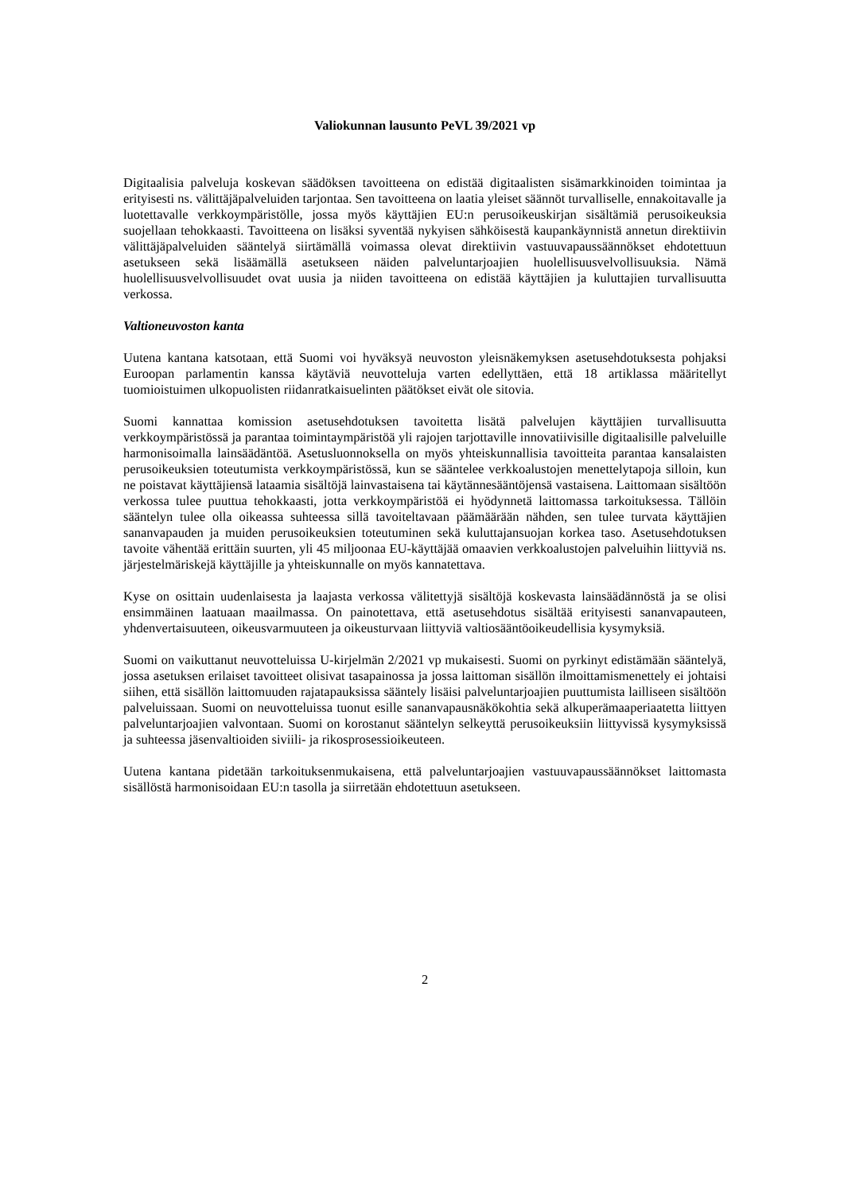Valiokunnan lausunto PeVL 39/2021 vp
Digitaalisia palveluja koskevan säädöksen tavoitteena on edistää digitaalisten sisämarkkinoiden toimintaa ja erityisesti ns. välittäjäpalveluiden tarjontaa. Sen tavoitteena on laatia yleiset säännöt turvalliselle, ennakoitavalle ja luotettavalle verkkoympäristölle, jossa myös käyttäjien EU:n perusoikeuskirjan sisältämiä perusoikeuksia suojellaan tehokkaasti. Tavoitteena on lisäksi syventää nykyisen sähköisestä kaupankäynnistä annetun direktiivin välittäjäpalveluiden sääntelyä siirtämällä voimassa olevat direktiivin vastuuvapaussäännökset ehdotettuun asetukseen sekä lisäämällä asetukseen näiden palveluntarjoajien huolellisuusvelvollisuuksia. Nämä huolellisuusvelvollisuudet ovat uusia ja niiden tavoitteena on edistää käyttäjien ja kuluttajien turvallisuutta verkossa.
Valtioneuvoston kanta
Uutena kantana katsotaan, että Suomi voi hyväksyä neuvoston yleisnäkemyksen asetusehdotuksesta pohjaksi Euroopan parlamentin kanssa käytäviä neuvotteluja varten edellyttäen, että 18 artiklassa määritellyt tuomioistuimen ulkopuolisten riidanratkaisuelinten päätökset eivät ole sitovia.
Suomi kannattaa komission asetusehdotuksen tavoitetta lisätä palvelujen käyttäjien turvallisuutta verkkoympäristössä ja parantaa toimintaympäristöä yli rajojen tarjottaville innovatiivisille digitaalisille palveluille harmonisoimalla lainsäädäntöä. Asetusluonnoksella on myös yhteiskunnallisia tavoitteita parantaa kansalaisten perusoikeuksien toteutumista verkkoympäristössä, kun se sääntelee verkkoalustojen menettelytapoja silloin, kun ne poistavat käyttäjiensä lataamia sisältöjä lainvastaisena tai käytännesääntöjensä vastaisena. Laittomaan sisältöön verkossa tulee puuttua tehokkaasti, jotta verkkoympäristöä ei hyödynnetä laittomassa tarkoituksessa. Tällöin sääntelyn tulee olla oikeassa suhteessa sillä tavoiteltavaan päämäärään nähden, sen tulee turvata käyttäjien sananvapauden ja muiden perusoikeuksien toteutuminen sekä kuluttajansuojan korkea taso. Asetusehdotuksen tavoite vähentää erittäin suurten, yli 45 miljoonaa EU-käyttäjää omaavien verkkoalustojen palveluihin liittyviä ns. järjestelmäriskejä käyttäjille ja yhteiskunnalle on myös kannatettava.
Kyse on osittain uudenlaisesta ja laajasta verkossa välitettyjä sisältöjä koskevasta lainsäädännöstä ja se olisi ensimmäinen laatuaan maailmassa. On painotettava, että asetusehdotus sisältää erityisesti sananvapauteen, yhdenvertaisuuteen, oikeusvarmuuteen ja oikeusturvaan liittyviä valtiosääntöoikeudellisia kysymyksiä.
Suomi on vaikuttanut neuvotteluissa U-kirjelmän 2/2021 vp mukaisesti. Suomi on pyrkinyt edistämään sääntelyä, jossa asetuksen erilaiset tavoitteet olisivat tasapainossa ja jossa laittoman sisällön ilmoittamismenettely ei johtaisi siihen, että sisällön laittomuuden rajatapauksissa sääntely lisäisi palveluntarjoajien puuttumista lailliseen sisältöön palveluissaan. Suomi on neuvotteluissa tuonut esille sananvapausnäkökohtia sekä alkuperämaaperiaatetta liittyen palveluntarjoajien valvontaan. Suomi on korostanut sääntelyn selkeyttä perusoikeuksiin liittyvissä kysymyksissä ja suhteessa jäsenvaltioiden siviili- ja rikosprosessioikeuteen.
Uutena kantana pidetään tarkoituksenmukaisena, että palveluntarjoajien vastuuvapaussäännökset laittomasta sisällöstä harmonisoidaan EU:n tasolla ja siirretään ehdotettuun asetukseen.
2